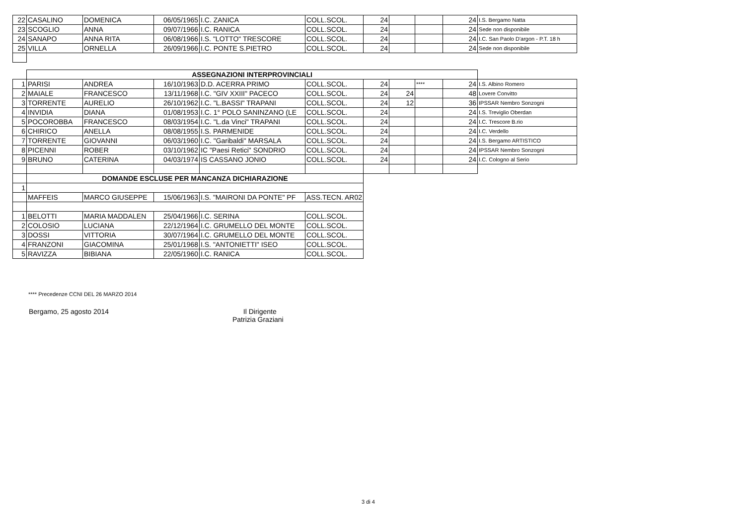| 22 | CASALINO | DOMENICA | 06/05/1965 | I.C. ZANICA | COLL.SCOL. | 24 | | | 24 | I.S. Bergamo Natta |
| 23 | SCOGLIO | ANNA | 09/07/1966 | I.C. RANICA | COLL.SCOL. | 24 | | | 24 | Sede non disponibile |
| 24 | SANAPO | ANNA RITA | 06/08/1966 | I.S. "LOTTO" TRESCORE | COLL.SCOL. | 24 | | | 24 | I.C. San Paolo D'argon - P.T. 18 h |
| 25 | VILLA | ORNELLA | 26/09/1966 | I.C. PONTE S.PIETRO | COLL.SCOL. | 24 | | | 24 | Sede non disponibile |
| | ASSEGNAZIONI INTERPROVINCIALI | | | | | | | | | |
| 1 | PARISI | ANDREA | 16/10/1963 | D.D. ACERRA PRIMO | COLL.SCOL. | 24 | | **** | 24 | I.S. Albino Romero |
| 2 | MAIALE | FRANCESCO | 13/11/1968 | I.C. "GIV XXIII" PACECO | COLL.SCOL. | 24 | 24 | | 48 | Lovere Convitto |
| 3 | TORRENTE | AURELIO | 26/10/1962 | I.C. "L.BASSI" TRAPANI | COLL.SCOL. | 24 | 12 | | 36 | IPSSAR Nembro Sonzogni |
| 4 | INVIDIA | DIANA | 01/08/1953 | I.C. 1° POLO SANINZANO (LE | COLL.SCOL. | 24 | | | 24 | I.S. Treviglio Oberdan |
| 5 | POCOROBBA | FRANCESCO | 08/03/1954 | I.C. "L.da Vinci" TRAPANI | COLL.SCOL. | 24 | | | 24 | I.C. Trescore B.rio |
| 6 | CHIRICO | ANELLA | 08/08/1955 | I.S. PARMENIDE | COLL.SCOL. | 24 | | | 24 | I.C. Verdello |
| 7 | TORRENTE | GIOVANNI | 06/03/1960 | I.C. "Garibaldi" MARSALA | COLL.SCOL. | 24 | | | 24 | I.S. Bergamo ARTISTICO |
| 8 | PICENNI | ROBER | 03/10/1962 | IC "Paesi Retici" SONDRIO | COLL.SCOL. | 24 | | | 24 | IPSSAR Nembro Sonzogni |
| 9 | BRUNO | CATERINA | 04/03/1974 | IS CASSANO JONIO | COLL.SCOL. | 24 | | | 24 | I.C. Cologno al Serio |
| | DOMANDE ESCLUSE PER MANCANZA DICHIARAZIONE | | | | | | | | | |
| 1 | | | | | | | | | | |
| | MAFFEIS | MARCO GIUSEPPE | 15/06/1963 | I.S. "MAIRONI DA PONTE" PF | ASS.TECN. AR02 | | | | | |
| 1 | BELOTTI | MARIA MADDALEN | 25/04/1966 | I.C. SERINA | COLL.SCOL. | | | | | |
| 2 | COLOSIO | LUCIANA | 22/12/1964 | I.C. GRUMELLO DEL MONTE | COLL.SCOL. | | | | | |
| 3 | DOSSI | VITTORIA | 30/07/1964 | I.C. GRUMELLO DEL MONTE | COLL.SCOL. | | | | | |
| 4 | FRANZONI | GIACOMINA | 25/01/1968 | I.S. "ANTONIETTI" ISEO | COLL.SCOL. | | | | | |
| 5 | RAVIZZA | BIBIANA | 22/05/1960 | I.C. RANICA | COLL.SCOL. | | | | | |
**** Precedenze CCNI DEL 26 MARZO 2014
Bergamo, 25 agosto 2014
Il Dirigente
Patrizia Graziani
3 di 4